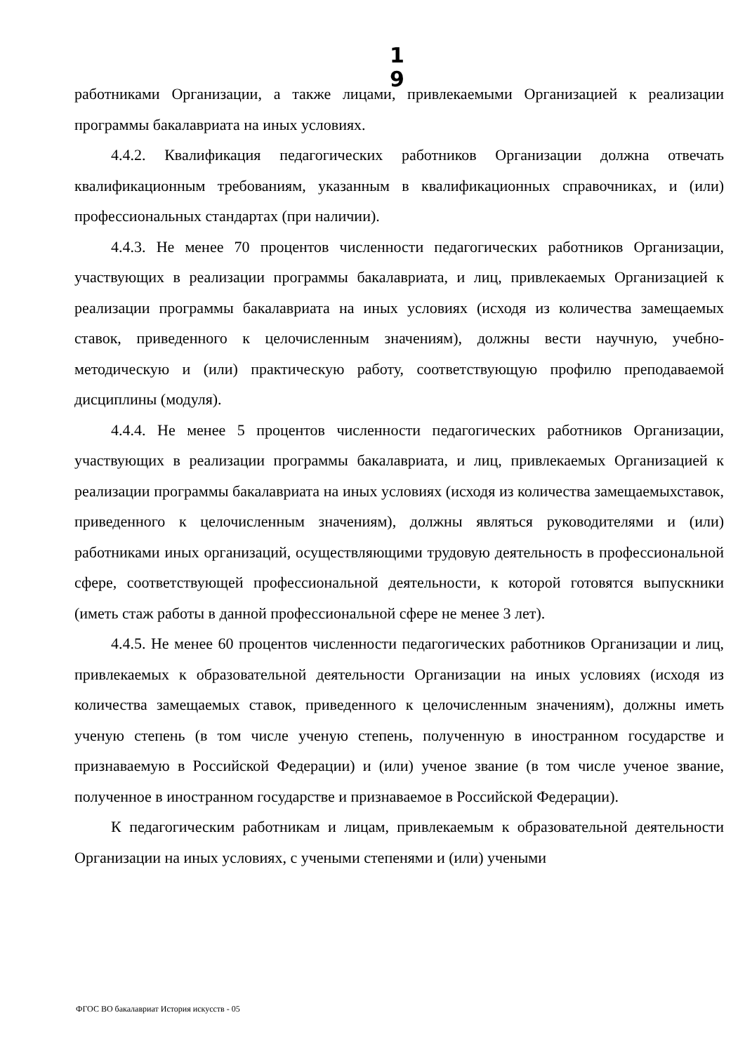1 9
работниками Организации, а также лицами, привлекаемыми Организацией к реализации программы бакалавриата на иных условиях.
4.4.2. Квалификация педагогических работников Организации должна отвечать квалификационным требованиям, указанным в квалификационных справочниках, и (или) профессиональных стандартах (при наличии).
4.4.3. Не менее 70 процентов численности педагогических работников Организации, участвующих в реализации программы бакалавриата, и лиц, привлекаемых Организацией к реализации программы бакалавриата на иных условиях (исходя из количества замещаемых ставок, приведенного к целочисленным значениям), должны вести научную, учебно-методическую и (или) практическую работу, соответствующую профилю преподаваемой дисциплины (модуля).
4.4.4. Не менее 5 процентов численности педагогических работников Организации, участвующих в реализации программы бакалавриата, и лиц, привлекаемых Организацией к реализации программы бакалавриата на иных условиях (исходя из количества замещаемыхставок, приведенного к целочисленным значениям), должны являться руководителями и (или) работниками иных организаций, осуществляющими трудовую деятельность в профессиональной сфере, соответствующей профессиональной деятельности, к которой готовятся выпускники (иметь стаж работы в данной профессиональной сфере не менее 3 лет).
4.4.5. Не менее 60 процентов численности педагогических работников Организации и лиц, привлекаемых к образовательной деятельности Организации на иных условиях (исходя из количества замещаемых ставок, приведенного к целочисленным значениям), должны иметь ученую степень (в том числе ученую степень, полученную в иностранном государстве и признаваемую в Российской Федерации) и (или) ученое звание (в том числе ученое звание, полученное в иностранном государстве и признаваемое в Российской Федерации).
К педагогическим работникам и лицам, привлекаемым к образовательной деятельности Организации на иных условиях, с учеными степенями и (или) учеными
ФГОС ВО бакалавриат История искусств - 05